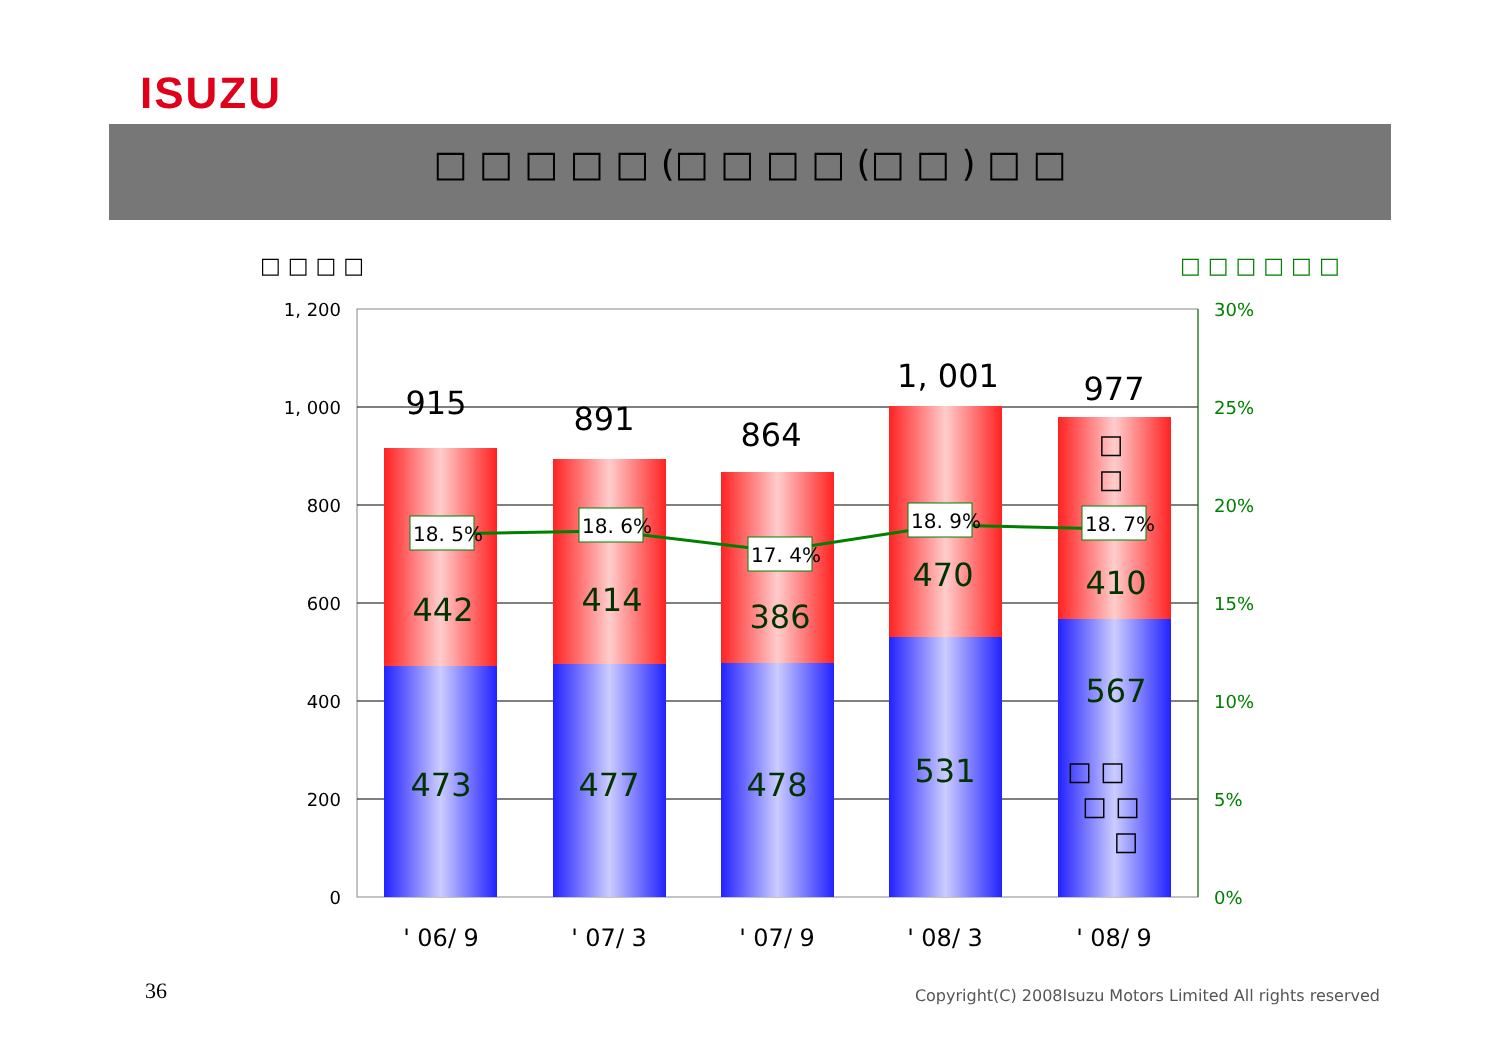ISUZU
□ □ □ □ □ (□ □ □ □ (□ □ ) □ □
□ □ □ □
□ □ □ □ □ □
1, 200
1, 000
800
600
400
200
0
30%
25%
20%
15%
10%
5%
0%
915
891
864
1, 001
977
442
414
386
470
410
473
477
478
531
567
18. 5%
18. 6%
17. 4%
18. 9%
18. 7%
□
□
□ □
□ □
□
' 06/ 9
' 07/ 3
' 07/ 9
' 08/ 3
' 08/ 9
36
Copyright(C) 2008Isuzu Motors Limited All rights reserved